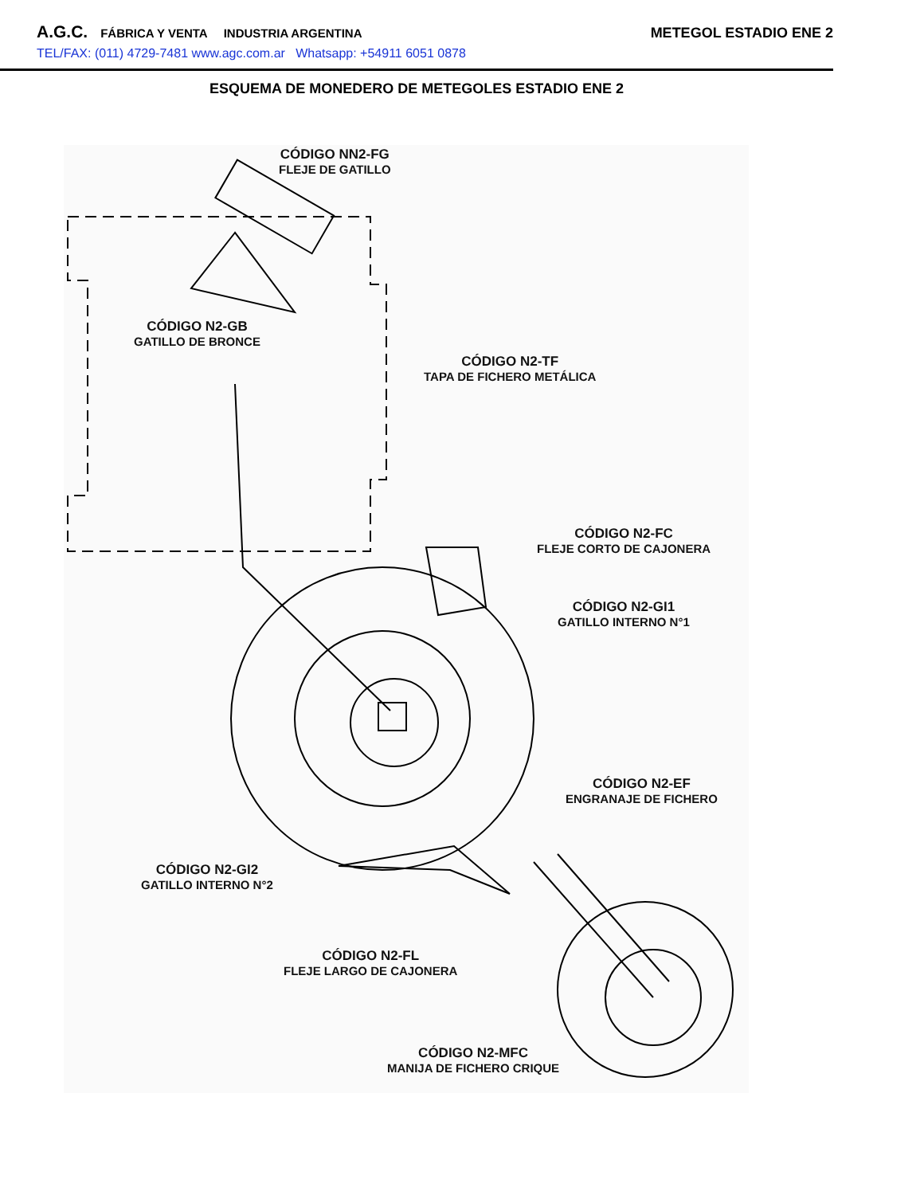A.G.C. FÁBRICA Y VENTA INDUSTRIA ARGENTINA METEGOL ESTADIO ENE 2
TEL/FAX: (011) 4729-7481 www.agc.com.ar Whatsapp: +54911 6051 0878
ESQUEMA DE MONEDERO DE METEGOLES ESTADIO ENE 2
CÓDIGO NN2-FG
FLEJE DE GATILLO
CÓDIGO N2-GB
GATILLO DE BRONCE
CÓDIGO N2-TF
TAPA DE FICHERO METÁLICA
CÓDIGO N2-FC
FLEJE CORTO DE CAJONERA
CÓDIGO N2-GI1
GATILLO INTERNO N°1
CÓDIGO N2-EF
ENGRANAJE DE FICHERO
CÓDIGO N2-GI2
GATILLO INTERNO N°2
CÓDIGO N2-FL
FLEJE LARGO DE CAJONERA
CÓDIGO N2-MFC
MANIJA DE FICHERO CRIQUE